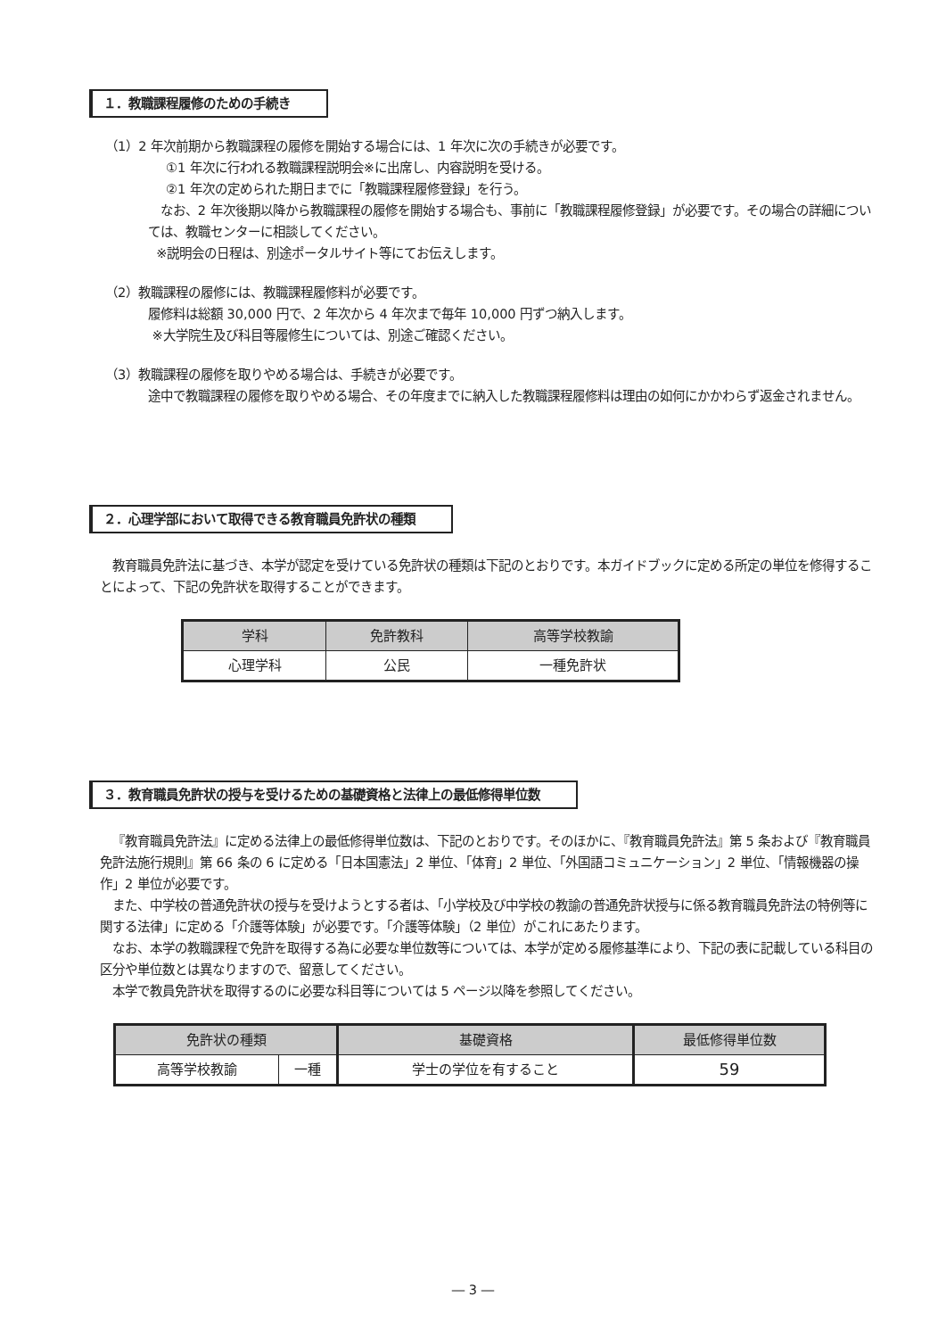１．教職課程履修のための手続き
（1）2 年次前期から教職課程の履修を開始する場合には、1 年次に次の手続きが必要です。
①1 年次に行われる教職課程説明会※に出席し、内容説明を受ける。
②1 年次の定められた期日までに「教職課程履修登録」を行う。
なお、2 年次後期以降から教職課程の履修を開始する場合も、事前に「教職課程履修登録」が必要です。その場合の詳細については、教職センターに相談してください。
※説明会の日程は、別途ポータルサイト等にてお伝えします。
（2）教職課程の履修には、教職課程履修料が必要です。
履修料は総額 30,000 円で、2 年次から 4 年次まで毎年 10,000 円ずつ納入します。
※大学院生及び科目等履修生については、別途ご確認ください。
（3）教職課程の履修を取りやめる場合は、手続きが必要です。
途中で教職課程の履修を取りやめる場合、その年度までに納入した教職課程履修料は理由の如何にかかわらず返金されません。
２．心理学部において取得できる教育職員免許状の種類
教育職員免許法に基づき、本学が認定を受けている免許状の種類は下記のとおりです。本ガイドブックに定める所定の単位を修得することによって、下記の免許状を取得することができます。
| 学科 | 免許教科 | 高等学校教諭 |
| --- | --- | --- |
| 心理学科 | 公民 | 一種免許状 |
３．教育職員免許状の授与を受けるための基礎資格と法律上の最低修得単位数
『教育職員免許法』に定める法律上の最低修得単位数は、下記のとおりです。そのほかに、『教育職員免許法』第 5 条および『教育職員免許法施行規則』第 66 条の 6 に定める「日本国憲法」2 単位、「体育」2 単位、「外国語コミュニケーション」2 単位、「情報機器の操作」2 単位が必要です。
また、中学校の普通免許状の授与を受けようとする者は、「小学校及び中学校の教諭の普通免許状授与に係る教育職員免許法の特例等に関する法律」に定める「介護等体験」が必要です。「介護等体験」（2 単位）がこれにあたります。
なお、本学の教職課程で免許を取得する為に必要な単位数等については、本学が定める履修基準により、下記の表に記載している科目の区分や単位数とは異なりますので、留意してください。
本学で教員免許状を取得するのに必要な科目等については 5 ページ以降を参照してください。
| 免許状の種類 | | 基礎資格 | 最低修得単位数 |
| --- | --- | --- | --- |
| 高等学校教諭 | 一種 | 学士の学位を有すること | 59 |
― 3 ―